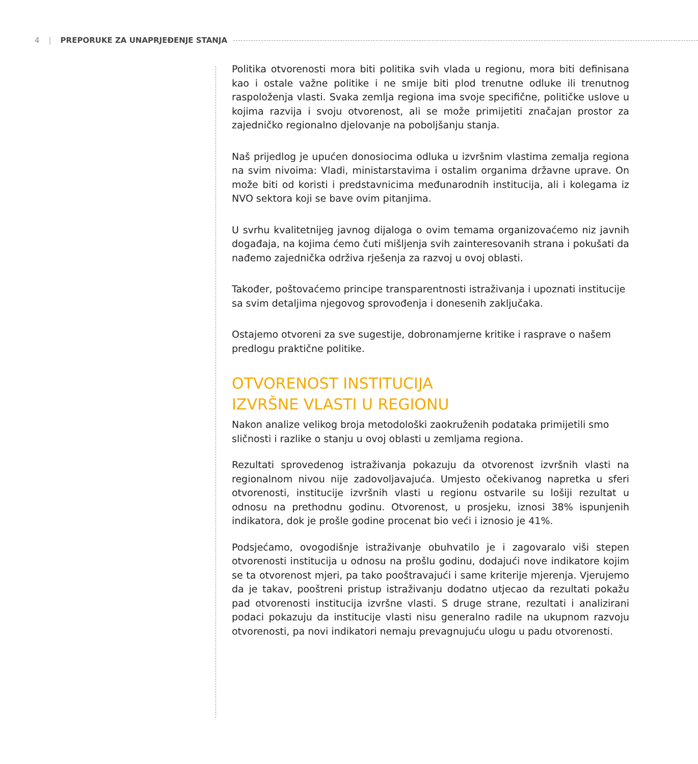4 | PREPORUKE ZA UNAPRJEĐENJE STANJA
Politika otvorenosti mora biti politika svih vlada u regionu, mora biti definisana kao i ostale važne politike i ne smije biti plod trenutne odluke ili trenutnog raspoloženja vlasti. Svaka zemlja regiona ima svoje specifične, političke uslove u kojima razvija i svoju otvorenost, ali se može primijetiti značajan prostor za zajedničko regionalno djelovanje na poboljšanju stanja.
Naš prijedlog je upućen donosiocima odluka u izvršnim vlastima zemalja regiona na svim nivoima: Vladi, ministarstavima i ostalim organima državne uprave. On može biti od koristi i predstavnicima međunarodnih institucija, ali i kolegama iz NVO sektora koji se bave ovim pitanjima.
U svrhu kvalitetnijeg javnog dijaloga o ovim temama organizovaćemo niz javnih događaja, na kojima ćemo čuti mišljenja svih zainteresovanih strana i pokušati da nađemo zajednička održiva rješenja za razvoj u ovoj oblasti.
Također, poštovaćemo principe transparentnosti istraživanja i upoznati institucije sa svim detaljima njegovog sprovođenja i donesenih zaključaka.
Ostajemo otvoreni za sve sugestije, dobronamjerne kritike i rasprave o našem predlogu praktične politike.
OTVORENOST INSTITUCIJA
IZVRŠNE VLASTI U REGIONU
Nakon analize velikog broja metodološki zaokruženih podataka primijetili smo sličnosti i razlike o stanju u ovoj oblasti u zemljama regiona.
Rezultati sprovedenog istraživanja pokazuju da otvorenost izvršnih vlasti na regionalnom nivou nije zadovoljavajuća. Umjesto očekivanog napretka u sferi otvorenosti, institucije izvršnih vlasti u regionu ostvarile su lošiji rezultat u odnosu na prethodnu godinu. Otvorenost, u prosjeku, iznosi 38% ispunjenih indikatora, dok je prošle godine procenat bio veći i iznosio je 41%.
Podsjećamo, ovogodišnje istraživanje obuhvatilo je i zagovaralo viši stepen otvorenosti institucija u odnosu na prošlu godinu, dodajući nove indikatore kojim se ta otvorenost mjeri, pa tako pooštravajući i same kriterije mjerenja. Vjerujemo da je takav, pooštreni pristup istraživanju dodatno utjecao da rezultati pokažu pad otvorenosti institucija izvršne vlasti. S druge strane, rezultati i analizirani podaci pokazuju da institucije vlasti nisu generalno radile na ukupnom razvoju otvorenosti, pa novi indikatori nemaju prevagnujuću ulogu u padu otvorenosti.